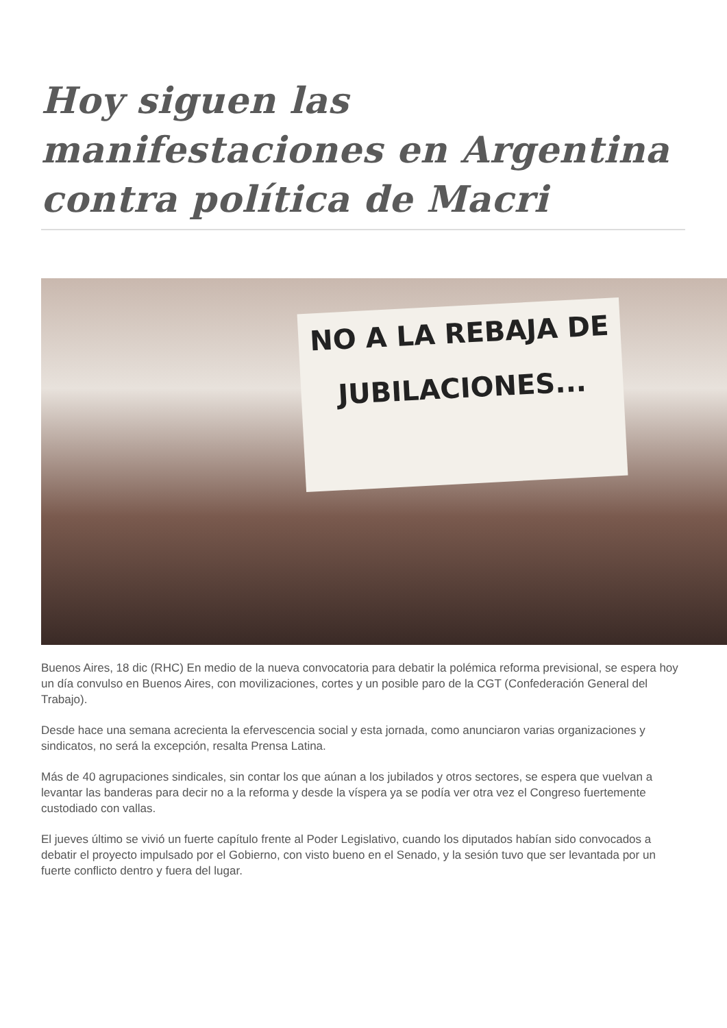Hoy siguen las manifestaciones en Argentina contra política de Macri
NO A LA REBAJA DE
JUBILACIONES...
Buenos Aires, 18 dic (RHC) En medio de la nueva convocatoria para debatir la polémica reforma previsional, se espera hoy un día convulso en Buenos Aires, con movilizaciones, cortes y un posible paro de la CGT (Confederación General del Trabajo).
Desde hace una semana acrecienta la efervescencia social y esta jornada, como anunciaron varias organizaciones y sindicatos, no será la excepción, resalta Prensa Latina.
Más de 40 agrupaciones sindicales, sin contar los que aúnan a los jubilados y otros sectores, se espera que vuelvan a levantar las banderas para decir no a la reforma y desde la víspera ya se podía ver otra vez el Congreso fuertemente custodiado con vallas.
El jueves último se vivió un fuerte capítulo frente al Poder Legislativo, cuando los diputados habían sido convocados a debatir el proyecto impulsado por el Gobierno, con visto bueno en el Senado, y la sesión tuvo que ser levantada por un fuerte conflicto dentro y fuera del lugar.